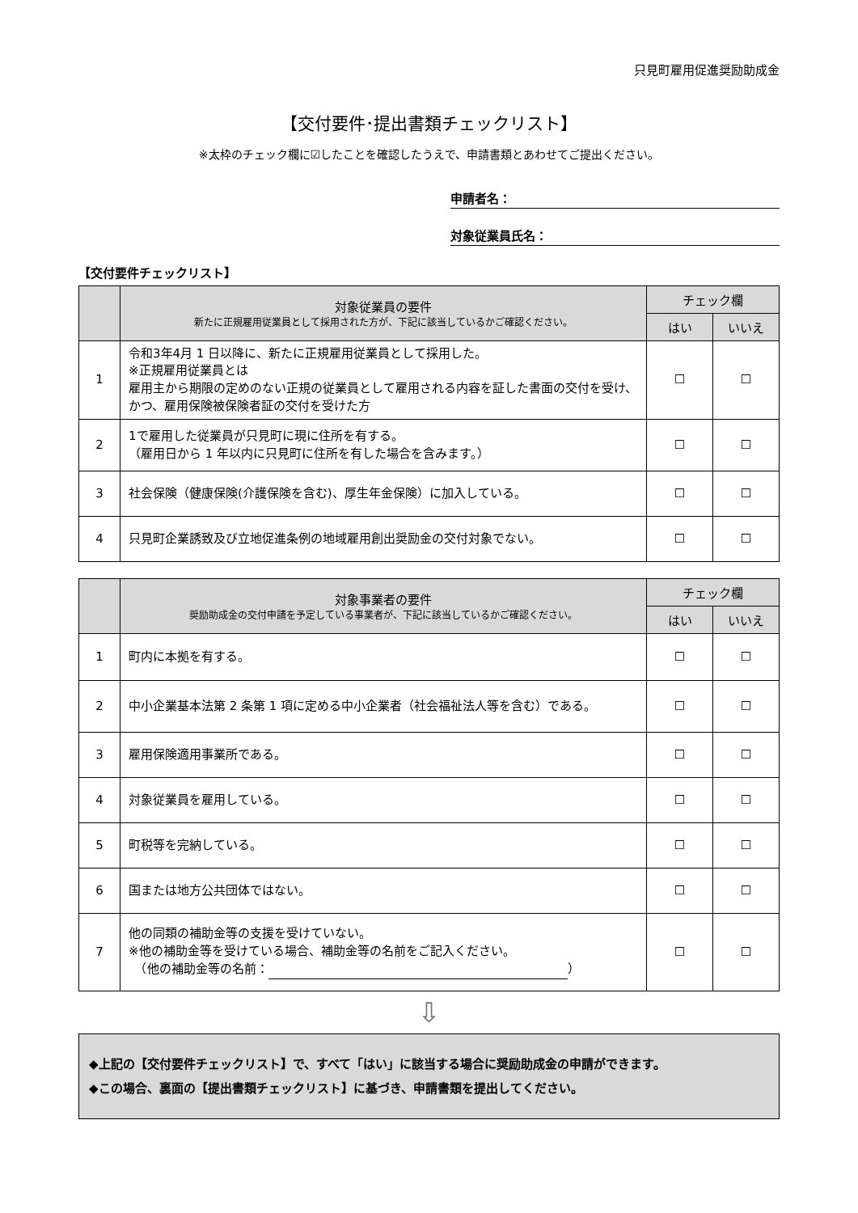只見町雇用促進奨励助成金
【交付要件･提出書類チェックリスト】
※太枠のチェック欄に☑したことを確認したうえで、申請書類とあわせてご提出ください。
申請者名：
対象従業員氏名：
【交付要件チェックリスト】
| | 対象従業員の要件 新たに正規雇用従業員として採用された方が、下記に該当しているかご確認ください。 | チェック欄 | |
| --- | --- | --- | --- |
| | | はい | いいえ |
| 1 | 令和3年4月 1 日以降に、新たに正規雇用従業員として採用した。 ※正規雇用従業員とは 雇用主から期限の定めのない正規の従業員として雇用される内容を証した書面の交付を受け、かつ、雇用保険被保険者証の交付を受けた方 | ☐ | ☐ |
| 2 | 1で雇用した従業員が只見町に現に住所を有する。 （雇用日から 1 年以内に只見町に住所を有した場合を含みます。） | ☐ | ☐ |
| 3 | 社会保険（健康保険(介護保険を含む)、厚生年金保険）に加入している。 | ☐ | ☐ |
| 4 | 只見町企業誘致及び立地促進条例の地域雇用創出奨励金の交付対象でない。 | ☐ | ☐ |
| | 対象事業者の要件 奨励助成金の交付申請を予定している事業者が、下記に該当しているかご確認ください。 | チェック欄 | |
| --- | --- | --- | --- |
| | | はい | いいえ |
| 1 | 町内に本拠を有する。 | ☐ | ☐ |
| 2 | 中小企業基本法第 2 条第 1 項に定める中小企業者（社会福祉法人等を含む）である。 | ☐ | ☐ |
| 3 | 雇用保険適用事業所である。 | ☐ | ☐ |
| 4 | 対象従業員を雇用している。 | ☐ | ☐ |
| 5 | 町税等を完納している。 | ☐ | ☐ |
| 6 | 国または地方公共団体ではない。 | ☐ | ☐ |
| 7 | 他の同類の補助金等の支援を受けていない。 ※他の補助金等を受けている場合、補助金等の名前をご記入ください。 （他の補助金等の名前： ） | ☐ | ☐ |
⇩
◆上記の【交付要件チェックリスト】で、すべて「はい」に該当する場合に奨励助成金の申請ができます。
◆この場合、裏面の【提出書類チェックリスト】に基づき、申請書類を提出してください。